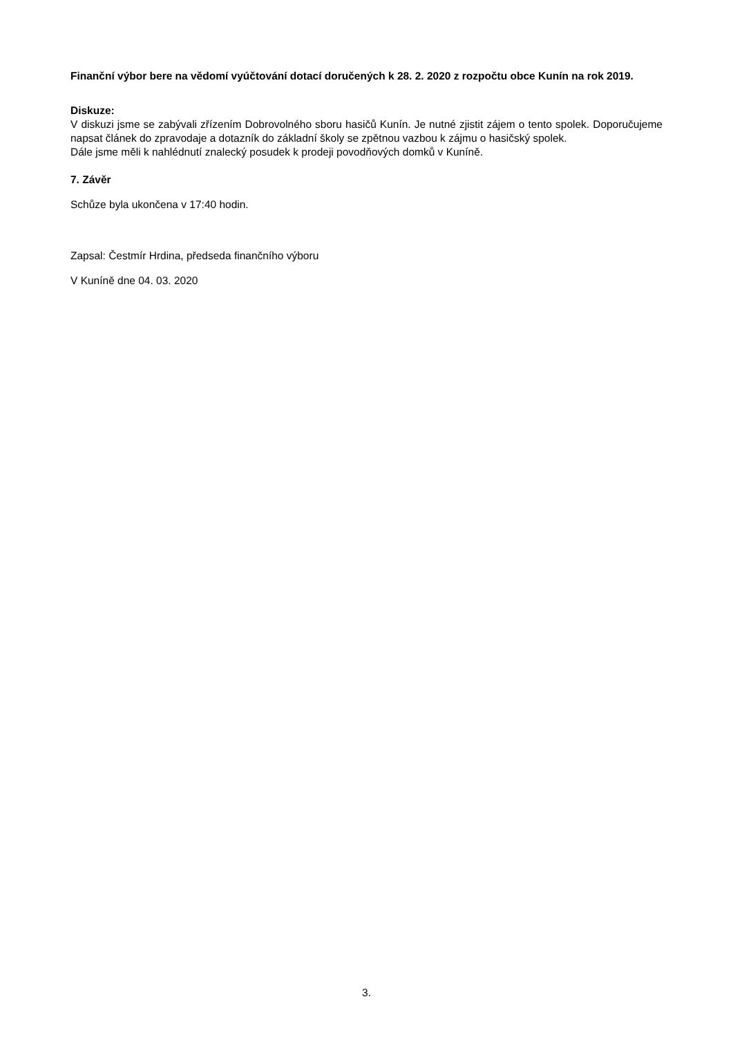Finanční výbor bere na vědomí vyúčtování dotací doručených k 28. 2. 2020 z rozpočtu obce Kunín na rok 2019.
Diskuze:
V diskuzi jsme se zabývali zřízením Dobrovolného sboru hasičů Kunín. Je nutné zjistit zájem o tento spolek. Doporučujeme napsat článek do zpravodaje a dotazník do základní školy se zpětnou vazbou k zájmu o hasičský spolek.
Dále jsme měli k nahlédnutí znalecký posudek k prodeji povodňových domků v Kuníně.
7. Závěr
Schůze byla ukončena v 17:40 hodin.
Zapsal: Čestmír Hrdina, předseda finančního výboru
V Kuníně dne 04. 03. 2020
3.